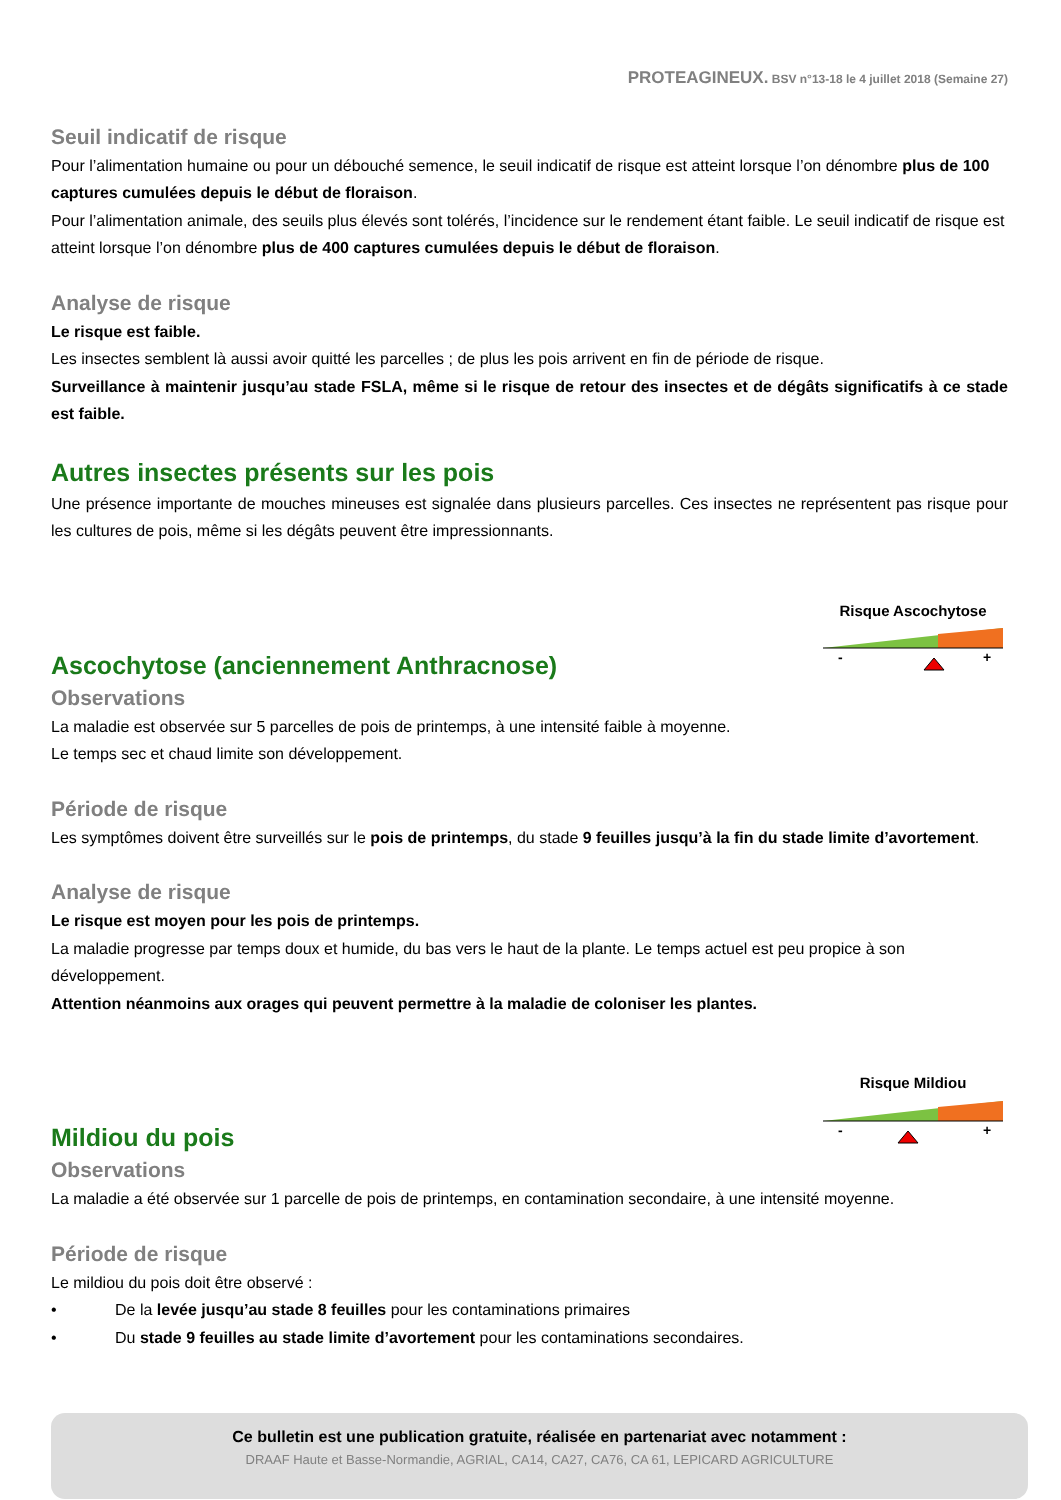PROTEAGINEUX. BSV n°13-18 le 4 juillet 2018 (Semaine 27)
Seuil indicatif de risque
Pour l’alimentation humaine ou pour un débouché semence, le seuil indicatif de risque est atteint lorsque l’on dénombre plus de 100 captures cumulées depuis le début de floraison.
Pour l’alimentation animale, des seuils plus élevés sont tolérés, l’incidence sur le rendement étant faible. Le seuil indicatif de risque est atteint lorsque l’on dénombre plus de 400 captures cumulées depuis le début de floraison.
Analyse de risque
Le risque est faible.
Les insectes semblent là aussi avoir quitté les parcelles ; de plus les pois arrivent en fin de période de risque.
Surveillance à maintenir jusqu’au stade FSLA, même si le risque de retour des insectes et de dégâts significatifs à ce stade est faible.
Autres insectes présents sur les pois
Une présence importante de mouches mineuses est signalée dans plusieurs parcelles. Ces insectes ne représentent pas risque pour les cultures de pois, même si les dégâts peuvent être impressionnants.
Ascochytose (anciennement Anthracnose)
Risque Ascochytose
-
+
Observations
La maladie est observée sur 5 parcelles de pois de printemps, à une intensité faible à moyenne.
Le temps sec et chaud limite son développement.
Période de risque
Les symptômes doivent être surveillés sur le pois de printemps, du stade 9 feuilles jusqu’à la fin du stade limite d’avortement.
Analyse de risque
Le risque est moyen pour les pois de printemps.
La maladie progresse par temps doux et humide, du bas vers le haut de la plante. Le temps actuel est peu propice à son développement.
Attention néanmoins aux orages qui peuvent permettre à la maladie de coloniser les plantes.
Mildiou du pois
Risque Mildiou
-
+
Observations
La maladie a été observée sur 1 parcelle de pois de printemps, en contamination secondaire, à une intensité moyenne.
Période de risque
Le mildiou du pois doit être observé :
• De la levée jusqu’au stade 8 feuilles pour les contaminations primaires
• Du stade 9 feuilles au stade limite d’avortement pour les contaminations secondaires.
Ce bulletin est une publication gratuite, réalisée en partenariat avec notamment :
DRAAF Haute et Basse-Normandie, AGRIAL, CA14, CA27, CA76, CA 61, LEPICARD AGRICULTURE